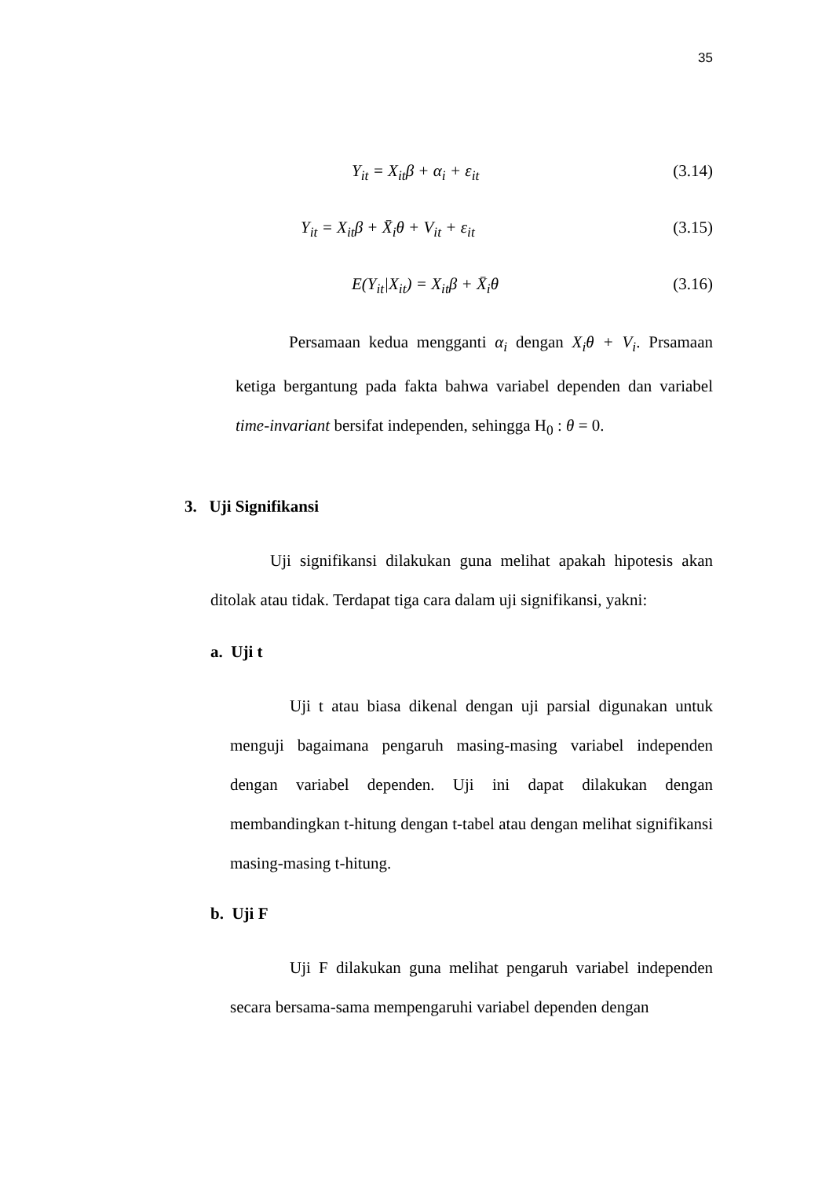35
Y<sub>it</sub> = X<sub>it</sub>β + α<sub>i</sub> + ε<sub>it</sub> (3.14)
Y<sub>it</sub> = X<sub>it</sub>β + X̄<sub>i</sub>θ + V<sub>it</sub> + ε<sub>it</sub> (3.15)
E(Y<sub>it</sub>|X<sub>it</sub>) = X<sub>it</sub>β + X̄<sub>i</sub>θ (3.16)
Persamaan kedua mengganti α<sub>i</sub> dengan X<sub>i</sub>θ + V<sub>i</sub>. Prsamaan ketiga bergantung pada fakta bahwa variabel dependen dan variabel time-invariant bersifat independen, sehingga H<sub>0</sub> : θ = 0.
3. Uji Signifikansi
Uji signifikansi dilakukan guna melihat apakah hipotesis akan ditolak atau tidak. Terdapat tiga cara dalam uji signifikansi, yakni:
a. Uji t
Uji t atau biasa dikenal dengan uji parsial digunakan untuk menguji bagaimana pengaruh masing-masing variabel independen dengan variabel dependen. Uji ini dapat dilakukan dengan membandingkan t-hitung dengan t-tabel atau dengan melihat signifikansi masing-masing t-hitung.
b. Uji F
Uji F dilakukan guna melihat pengaruh variabel independen secara bersama-sama mempengaruhi variabel dependen dengan